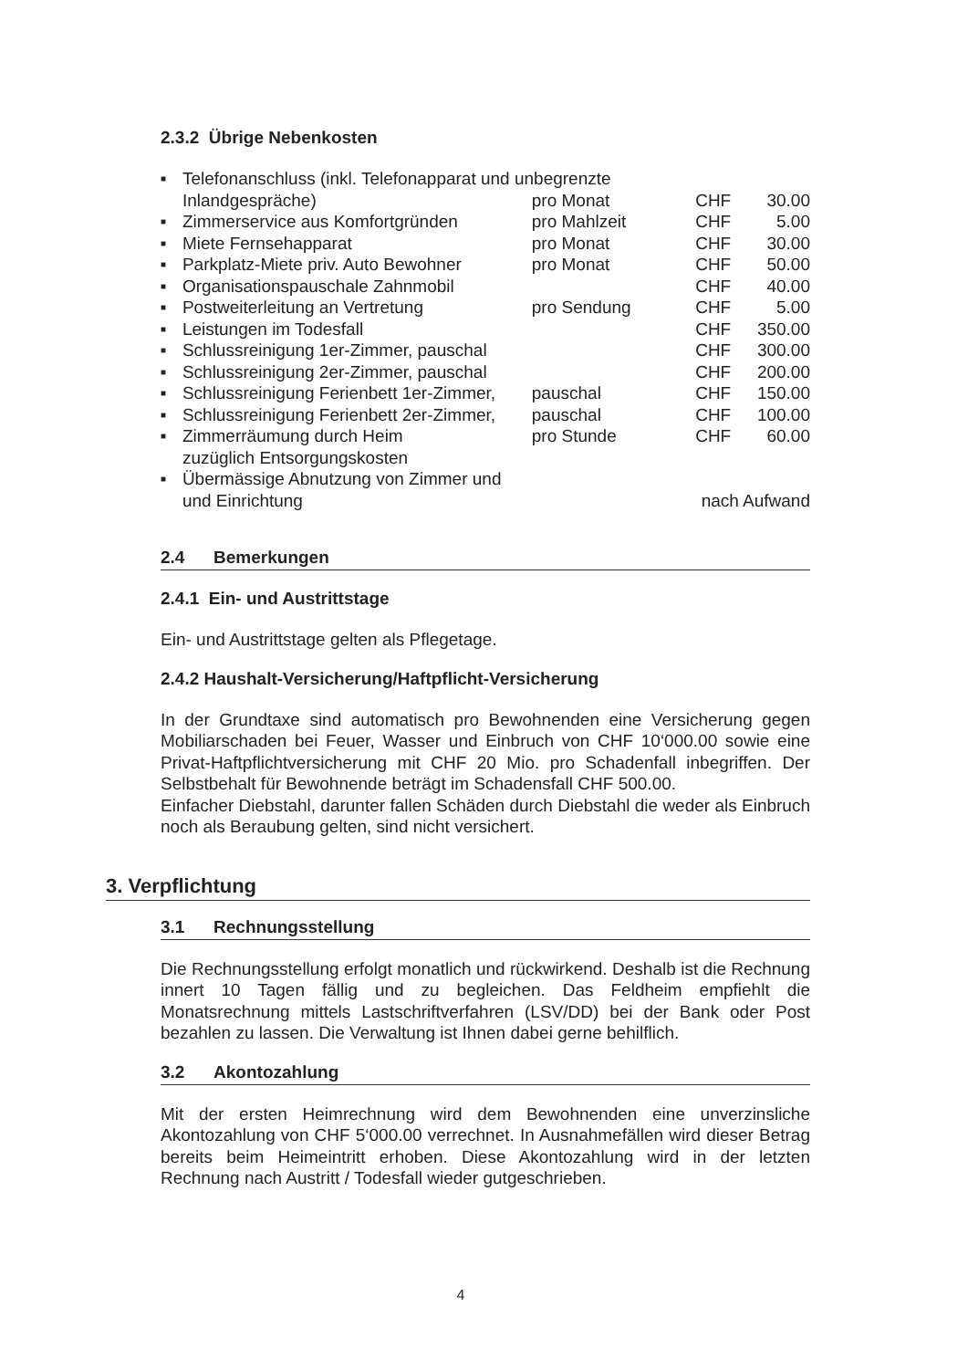2.3.2 Übrige Nebenkosten
| ■ | Telefonanschluss (inkl. Telefonapparat und unbegrenzte | | | |
| | Inlandgespräche) | pro Monat | CHF | 30.00 |
| ■ | Zimmerservice aus Komfortgründen | pro Mahlzeit | CHF | 5.00 |
| ■ | Miete Fernsehapparat | pro Monat | CHF | 30.00 |
| ■ | Parkplatz-Miete priv. Auto Bewohner | pro Monat | CHF | 50.00 |
| ■ | Organisationspauschale Zahnmobil | | CHF | 40.00 |
| ■ | Postweiterleitung an Vertretung | pro Sendung | CHF | 5.00 |
| ■ | Leistungen im Todesfall | | CHF | 350.00 |
| ■ | Schlussreinigung 1er-Zimmer, pauschal | | CHF | 300.00 |
| ■ | Schlussreinigung 2er-Zimmer, pauschal | | CHF | 200.00 |
| ■ | Schlussreinigung Ferienbett 1er-Zimmer, | pauschal | CHF | 150.00 |
| ■ | Schlussreinigung Ferienbett 2er-Zimmer, | pauschal | CHF | 100.00 |
| ■ | Zimmerräumung durch Heim zuzüglich Entsorgungskosten | pro Stunde | CHF | 60.00 |
| ■ | Übermässige Abnutzung von Zimmer und und Einrichtung | | nach Aufwand | |
2.4 Bemerkungen
2.4.1 Ein- und Austrittstage
Ein- und Austrittstage gelten als Pflegetage.
2.4.2 Haushalt-Versicherung/Haftpflicht-Versicherung
In der Grundtaxe sind automatisch pro Bewohnenden eine Versicherung gegen Mobiliarschaden bei Feuer, Wasser und Einbruch von CHF 10‘000.00 sowie eine Privat-Haftpflichtversicherung mit CHF 20 Mio. pro Schadenfall inbegriffen. Der Selbstbehalt für Bewohnende beträgt im Schadensfall CHF 500.00.
Einfacher Diebstahl, darunter fallen Schäden durch Diebstahl die weder als Einbruch noch als Beraubung gelten, sind nicht versichert.
3. Verpflichtung
3.1 Rechnungsstellung
Die Rechnungsstellung erfolgt monatlich und rückwirkend. Deshalb ist die Rechnung innert 10 Tagen fällig und zu begleichen. Das Feldheim empfiehlt die Monatsrechnung mittels Lastschriftverfahren (LSV/DD) bei der Bank oder Post bezahlen zu lassen. Die Verwaltung ist Ihnen dabei gerne behilflich.
3.2 Akontozahlung
Mit der ersten Heimrechnung wird dem Bewohnenden eine unverzinsliche Akontozahlung von CHF 5‘000.00 verrechnet. In Ausnahmefällen wird dieser Betrag bereits beim Heimeintritt erhoben. Diese Akontozahlung wird in der letzten Rechnung nach Austritt / Todesfall wieder gutgeschrieben.
4